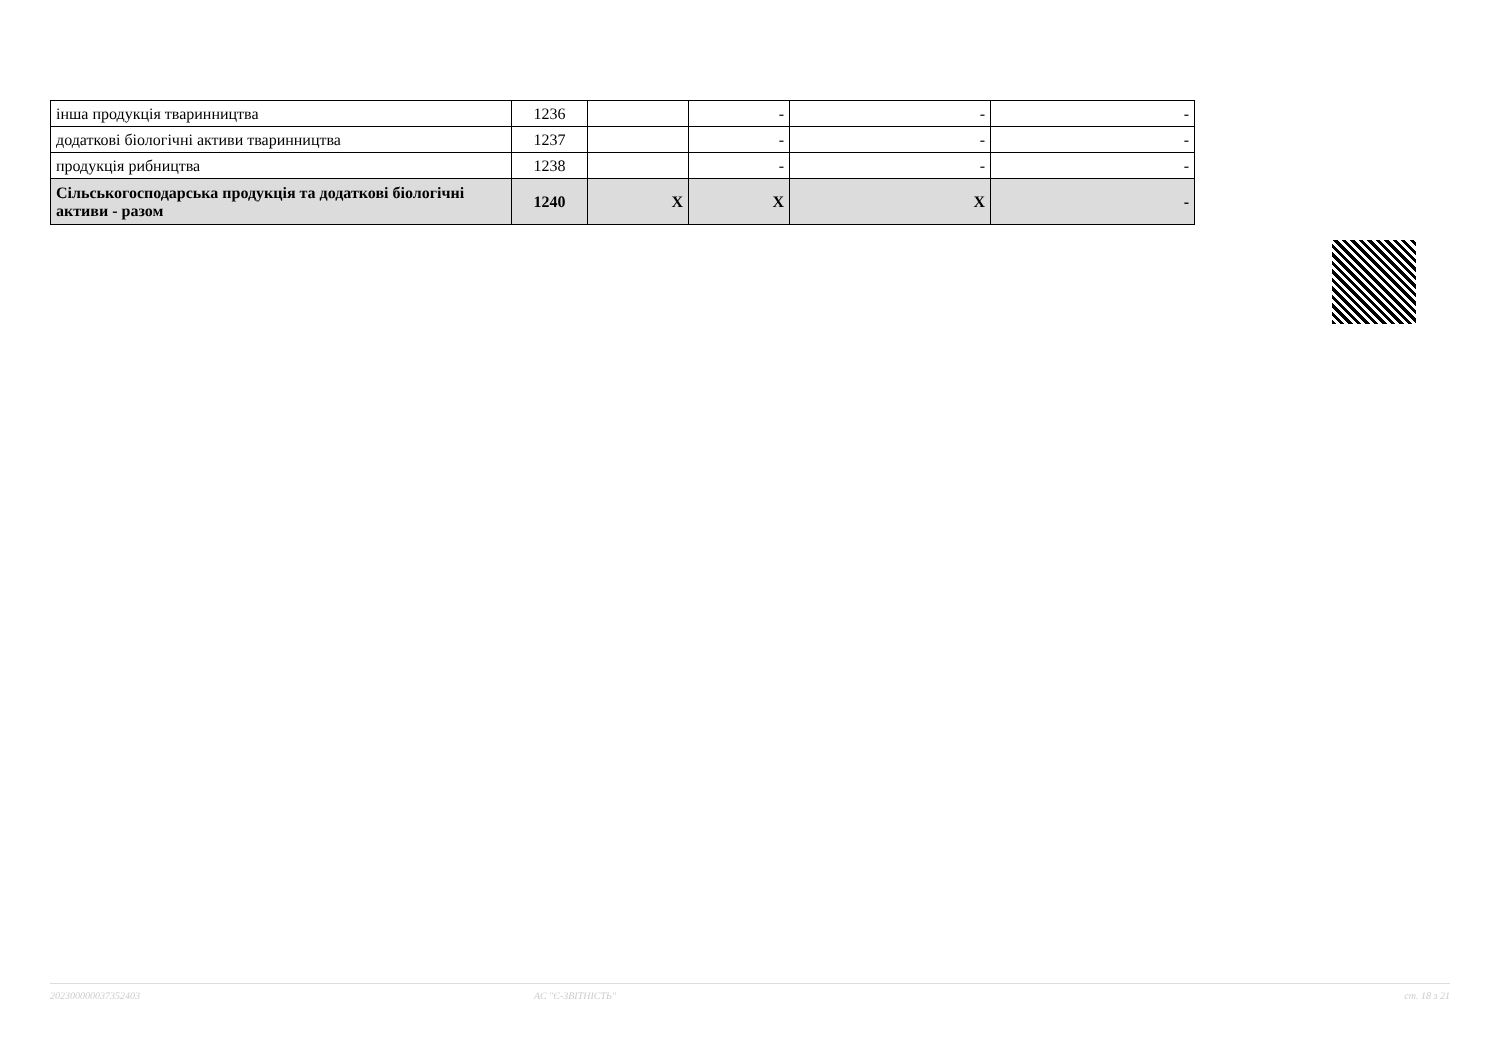| інша продукція тваринництва | 1236 | | - | - | - |
| додаткові біологічні активи тваринництва | 1237 | | - | - | - |
| продукція рибництва | 1238 | | - | - | - |
| Сільськогосподарська продукція та додаткові біологічні активи - разом | 1240 | X | X | X | - |
202300000037352403 АС "Є-ЗВІТНІСТЬ" ст. 18 з 21